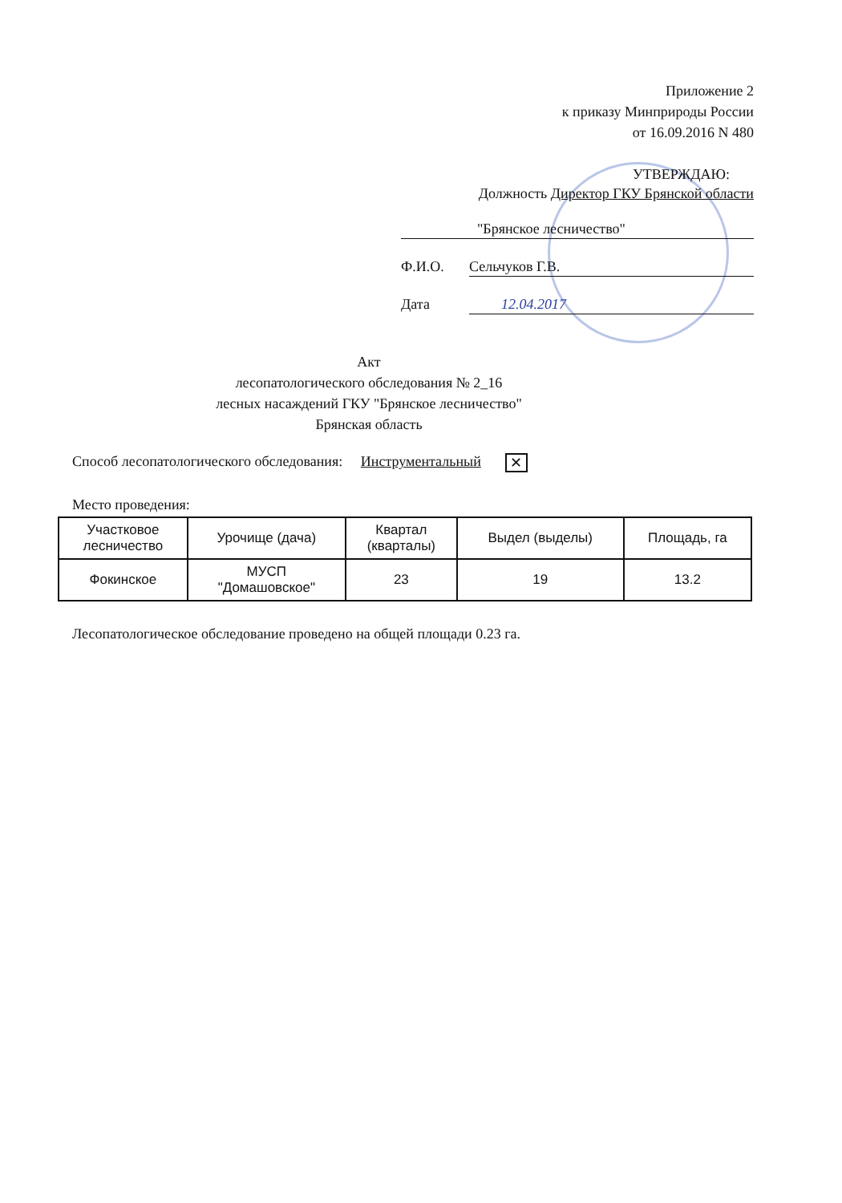Приложение 2
к приказу Минприроды России
от 16.09.2016 N 480
УТВЕРЖДАЮ:
Должность Директор ГКУ Брянской области
"Брянское лесничество"
Ф.И.О. Сельчуков Г.В.
Дата 12.04.2017
Акт
лесопатологического обследования № 2_16
лесных насаждений ГКУ "Брянское лесничество"
Брянская область
Способ лесопатологического обследования: Инструментальный ✕
Место проведения:
| Участковое лесничество | Урочище (дача) | Квартал (кварталы) | Выдел (выделы) | Площадь, га |
| --- | --- | --- | --- | --- |
| Фокинское | МУСП "Домашовское" | 23 | 19 | 13.2 |
Лесопатологическое обследование проведено на общей площади 0.23 га.